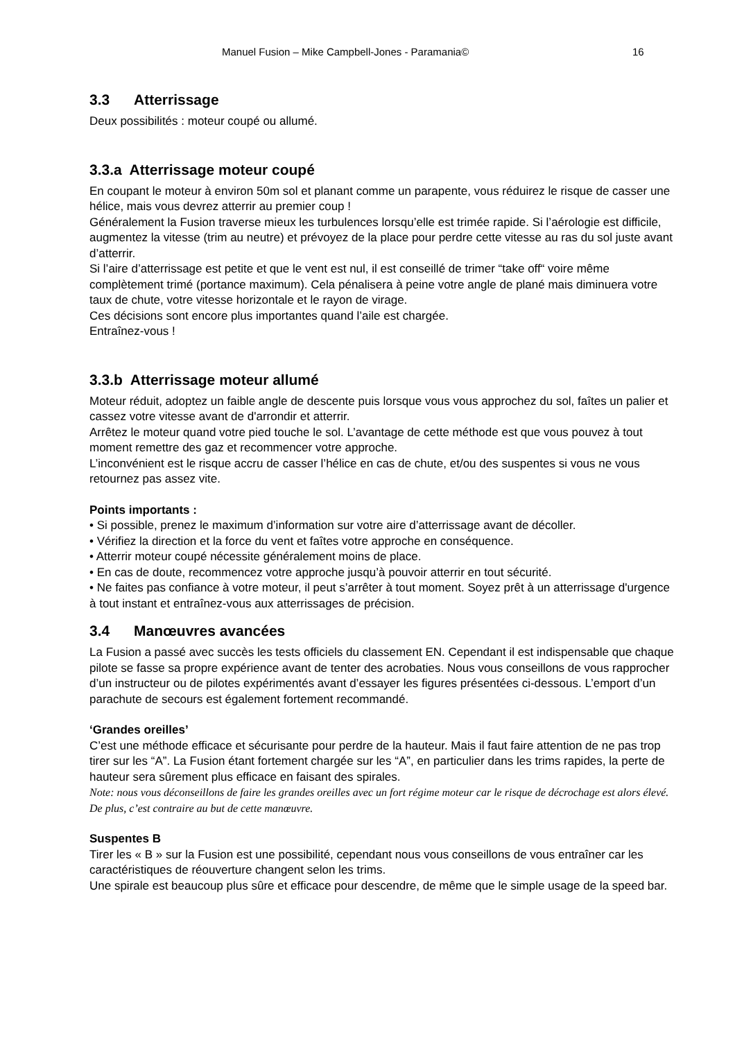Manuel Fusion – Mike Campbell-Jones - Paramania© 16
3.3 Atterrissage
Deux possibilités : moteur coupé ou allumé.
3.3.a Atterrissage moteur coupé
En coupant le moteur à environ 50m sol et planant comme un parapente, vous réduirez le risque de casser une hélice, mais vous devrez atterrir au premier coup !
Généralement la Fusion traverse mieux les turbulences lorsqu’elle est trimée rapide. Si l’aérologie est difficile, augmentez la vitesse (trim au neutre) et prévoyez de la place pour perdre cette vitesse au ras du sol juste avant d’atterrir.
Si l’aire d’atterrissage est petite et que le vent est nul, il est conseillé de trimer “take off“ voire même complètement trimé (portance maximum). Cela pénalisera à peine votre angle de plané mais diminuera votre taux de chute, votre vitesse horizontale et le rayon de virage.
Ces décisions sont encore plus importantes quand l’aile est chargée.
Entraînez-vous !
3.3.b Atterrissage moteur allumé
Moteur réduit, adoptez un faible angle de descente puis lorsque vous vous approchez du sol, faîtes un palier et cassez votre vitesse avant de d'arrondir et atterrir.
Arrêtez le moteur quand votre pied touche le sol. L’avantage de cette méthode est que vous pouvez à tout moment remettre des gaz et recommencer votre approche.
L’inconvénient est le risque accru de casser l’hélice en cas de chute, et/ou des suspentes si vous ne vous retournez pas assez vite.
Points importants :
• Si possible, prenez le maximum d’information sur votre aire d’atterrissage avant de décoller.
• Vérifiez la direction et la force du vent et faîtes votre approche en conséquence.
• Atterrir moteur coupé nécessite généralement moins de place.
• En cas de doute, recommencez votre approche jusqu’à pouvoir atterrir en tout sécurité.
• Ne faites pas confiance à votre moteur, il peut s’arrêter à tout moment. Soyez prêt à un atterrissage d'urgence à tout instant et entraînez-vous aux atterrissages de précision.
3.4 Manœuvres avancées
La Fusion a passé avec succès les tests officiels du classement EN. Cependant il est indispensable que chaque pilote se fasse sa propre expérience avant de tenter des acrobaties. Nous vous conseillons de vous rapprocher d’un instructeur ou de pilotes expérimentés avant d’essayer les figures présentées ci-dessous. L’emport d’un parachute de secours est également fortement recommandé.
‘Grandes oreilles’
C’est une méthode efficace et sécurisante pour perdre de la hauteur. Mais il faut faire attention de ne pas trop tirer sur les “A”. La Fusion étant fortement chargée sur les “A”, en particulier dans les trims rapides, la perte de hauteur sera sûrement plus efficace en faisant des spirales.
Note: nous vous déconseillons de faire les grandes oreilles avec un fort régime moteur car le risque de décrochage est alors élevé. De plus, c’est contraire au but de cette manœuvre.
Suspentes B
Tirer les « B » sur la Fusion est une possibilité, cependant nous vous conseillons de vous entraîner car les caractéristiques de réouverture changent selon les trims.
Une spirale est beaucoup plus sûre et efficace pour descendre, de même que le simple usage de la speed bar.